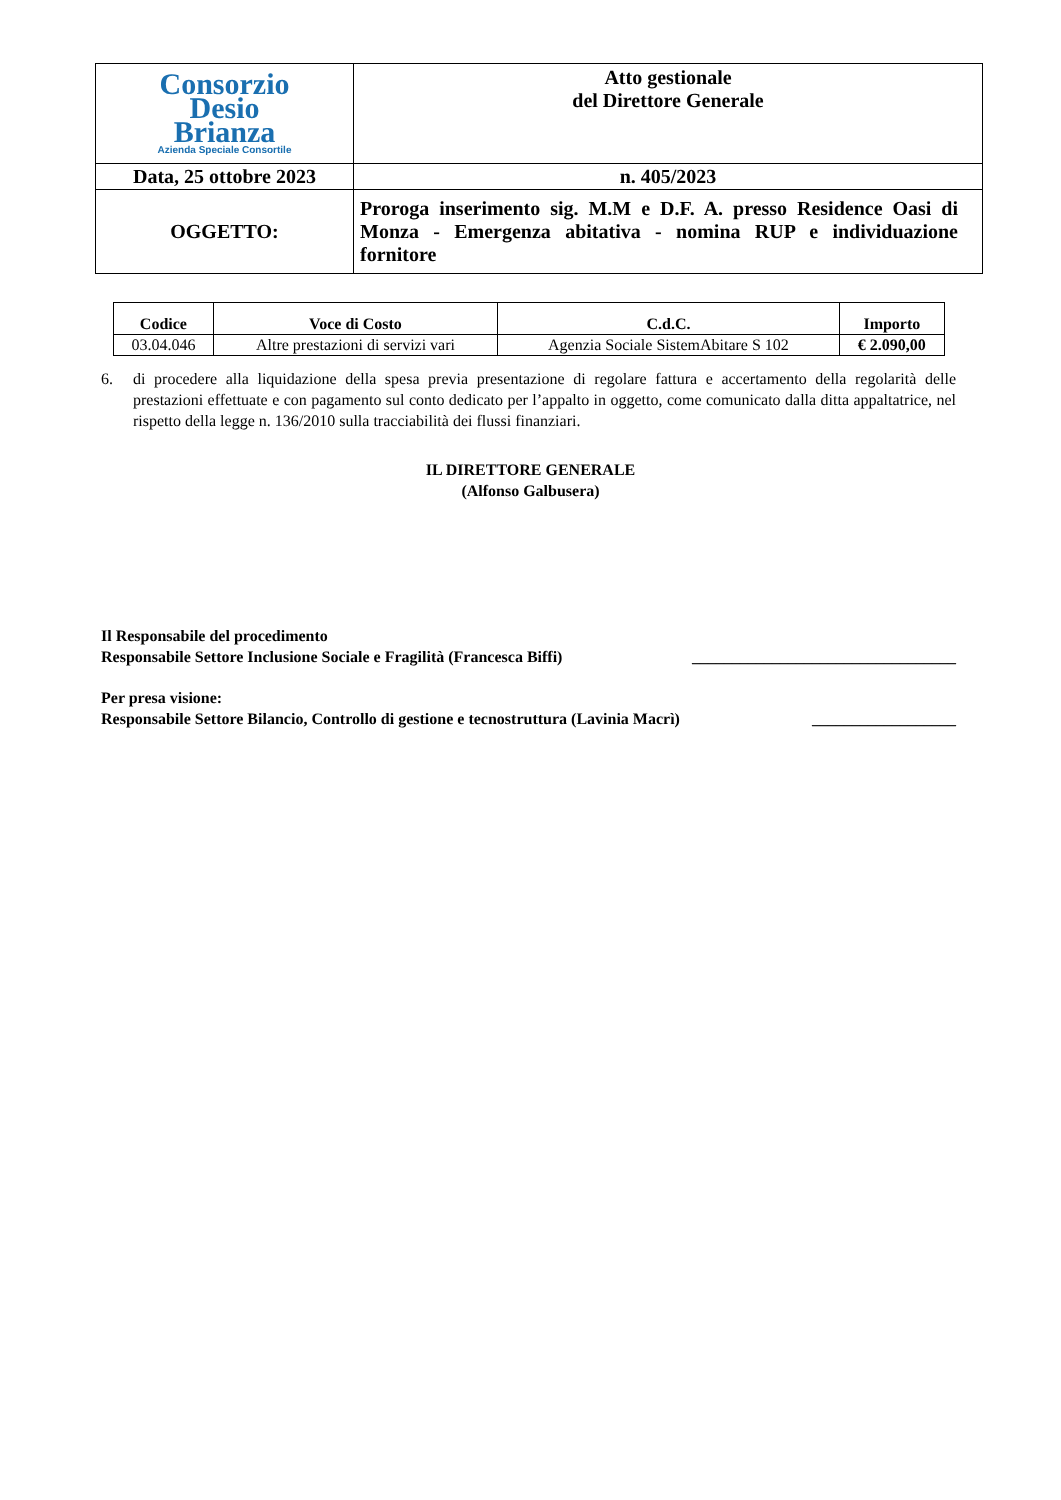| Consorzio Desio Brianza Azienda Speciale Consortile | Atto gestionale del Direttore Generale |
| Data, 25 ottobre 2023 | n. 405/2023 |
| OGGETTO: | Proroga inserimento sig. M.M e D.F. A. presso Residence Oasi di Monza - Emergenza abitativa - nomina RUP e individuazione fornitore |
| Codice | Voce di Costo | C.d.C. | Importo |
| --- | --- | --- | --- |
| 03.04.046 | Altre prestazioni di servizi vari | Agenzia Sociale SistemAbitare S 102 | € 2.090,00 |
6. di procedere alla liquidazione della spesa previa presentazione di regolare fattura e accertamento della regolarità delle prestazioni effettuate e con pagamento sul conto dedicato per l’appalto in oggetto, come comunicato dalla ditta appaltatrice, nel rispetto della legge n. 136/2010 sulla tracciabilità dei flussi finanziari.
IL DIRETTORE GENERALE
(Alfonso Galbusera)
Il Responsabile del procedimento
Responsabile Settore Inclusione Sociale e Fragilità (Francesca Biffi) _________________________________
Per presa visione:
Responsabile Settore Bilancio, Controllo di gestione e tecnostruttura (Lavinia Macrì) __________________